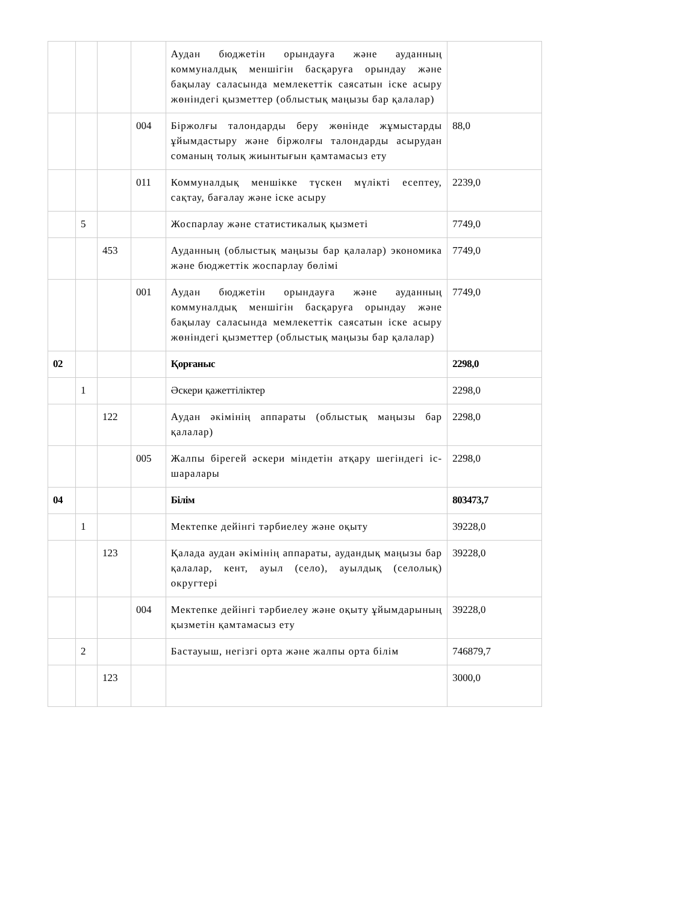| | | | | Аудан бюджетін орындауға және ауданның коммуналдық меншігін басқаруға орындау және бақылау саласында мемлекеттік саясатын іске асыру жөніндегі қызметтер (облыстық маңызы бар қалалар) | |
| | | | 004 | Біржолғы талондарды беру жөнінде жұмыстарды ұйымдастыру және біржолғы талондарды асырудан соманың толық жиынтығын қамтамасыз ету | 88,0 |
| | | | 011 | Коммуналдық меншікке түскен мүлікті есептеу, сақтау, бағалау және іске асыру | 2239,0 |
| | 5 | | | Жоспарлау және статистикалық қызметі | 7749,0 |
| | | 453 | | Ауданның (облыстық маңызы бар қалалар) экономика және бюджеттік жоспарлау бөлімі | 7749,0 |
| | | | 001 | Аудан бюджетін орындауға және ауданның коммуналдық меншігін басқаруға орындау және бақылау саласында мемлекеттік саясатын іске асыру жөніндегі қызметтер (облыстық маңызы бар қалалар) | 7749,0 |
| 02 | | | | Қорғаныс | 2298,0 |
| | 1 | | | Әскери қажеттіліктер | 2298,0 |
| | | 122 | | Аудан әкімінің аппараты (облыстық маңызы бар қалалар) | 2298,0 |
| | | | 005 | Жалпы бірегей әскери міндетін атқару шегіндегі іс-шаралары | 2298,0 |
| 04 | | | | Білім | 803473,7 |
| | 1 | | | Мектепке дейінгі тәрбиелеу және оқыту | 39228,0 |
| | | 123 | | Қалада аудан әкімінің аппараты, аудандық маңызы бар қалалар, кент, ауыл (село), ауылдық (селолық) округтері | 39228,0 |
| | | | 004 | Мектепке дейінгі тәрбиелеу және оқыту ұйымдарының қызметін қамтамасыз ету | 39228,0 |
| | 2 | | | Бастауыш, негізгі орта және жалпы орта білім | 746879,7 |
| | | 123 | | | 3000,0 |